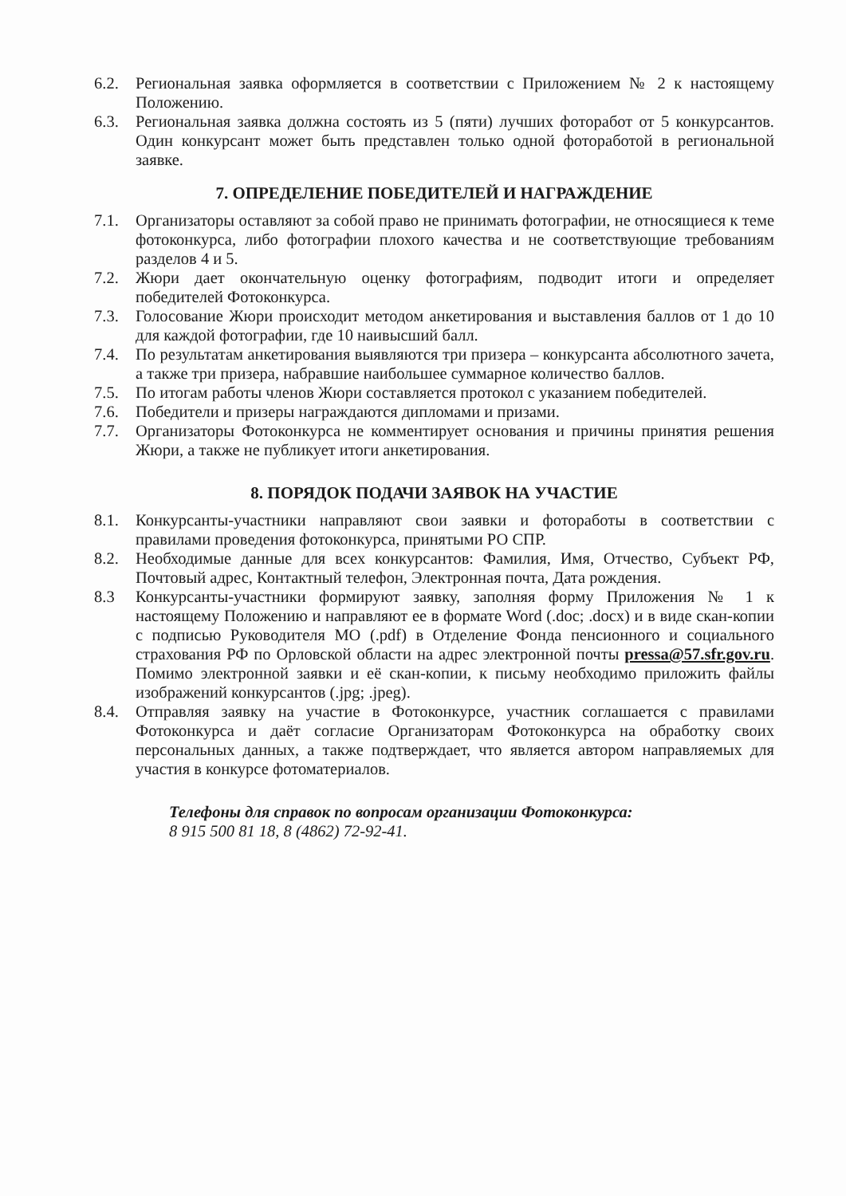6.2. Региональная заявка оформляется в соответствии с Приложением № 2 к настоящему Положению.
6.3. Региональная заявка должна состоять из 5 (пяти) лучших фоторабот от 5 конкурсантов. Один конкурсант может быть представлен только одной фотоработой в региональной заявке.
7. ОПРЕДЕЛЕНИЕ ПОБЕДИТЕЛЕЙ И НАГРАЖДЕНИЕ
7.1. Организаторы оставляют за собой право не принимать фотографии, не относящиеся к теме фотоконкурса, либо фотографии плохого качества и не соответствующие требованиям разделов 4 и 5.
7.2. Жюри дает окончательную оценку фотографиям, подводит итоги и определяет победителей Фотоконкурса.
7.3. Голосование Жюри происходит методом анкетирования и выставления баллов от 1 до 10 для каждой фотографии, где 10 наивысший балл.
7.4. По результатам анкетирования выявляются три призера – конкурсанта абсолютного зачета, а также три призера, набравшие наибольшее суммарное количество баллов.
7.5. По итогам работы членов Жюри составляется протокол с указанием победителей.
7.6. Победители и призеры награждаются дипломами и призами.
7.7. Организаторы Фотоконкурса не комментирует основания и причины принятия решения Жюри, а также не публикует итоги анкетирования.
8. ПОРЯДОК ПОДАЧИ ЗАЯВОК НА УЧАСТИЕ
8.1. Конкурсанты-участники направляют свои заявки и фотоработы в соответствии с правилами проведения фотоконкурса, принятыми РО СПР.
8.2. Необходимые данные для всех конкурсантов: Фамилия, Имя, Отчество, Субъект РФ, Почтовый адрес, Контактный телефон, Электронная почта, Дата рождения.
8.3 Конкурсанты-участники формируют заявку, заполняя форму Приложения № 1 к настоящему Положению и направляют ее в формате Word (.doc; .docx) и в виде скан-копии с подписью Руководителя МО (.pdf) в Отделение Фонда пенсионного и социального страхования РФ по Орловской области на адрес электронной почты pressa@57.sfr.gov.ru. Помимо электронной заявки и её скан-копии, к письму необходимо приложить файлы изображений конкурсантов (.jpg; .jpeg).
8.4. Отправляя заявку на участие в Фотоконкурсе, участник соглашается с правилами Фотоконкурса и даёт согласие Организаторам Фотоконкурса на обработку своих персональных данных, а также подтверждает, что является автором направляемых для участия в конкурсе фотоматериалов.
Телефоны для справок по вопросам организации Фотоконкурса:
8 915 500 81 18, 8 (4862) 72-92-41.